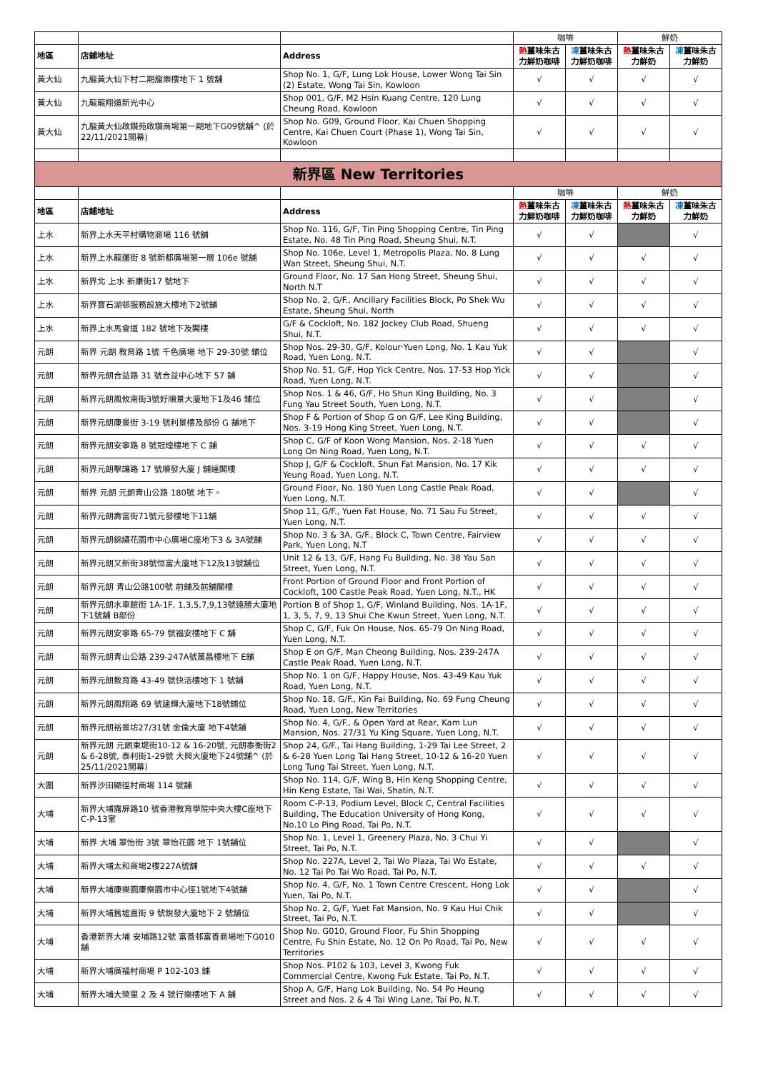| | | | 咖啡 | | 鮮奶 | |
| 地區 | 店鋪地址 | Address | 熱 薑味朱古力鮮奶咖啡 | 凍 薑味朱古力鮮奶咖啡 | 熱 薑味朱古力鮮奶 | 凍 薑味朱古力鮮奶 |
| 黃大仙 | 九龍黃大仙下村二期龍樂樓地下 1 號舖 | Shop No. 1, G/F, Lung Lok House, Lower Wong Tai Sin (2) Estate, Wong Tai Sin, Kowloon | √ | √ | √ | √ |
| 黃大仙 | 九龍龍翔道新光中心 | Shop 001, G/F, M2 Hsin Kuang Centre, 120 Lung Cheung Road, Kowloon | √ | √ | √ | √ |
| 黃大仙 | 九龍黃大仙啟鑽苑啟鑽商場第一期地下G09號舖^ (於22/11/2021開幕) | Shop No. G09, Ground Floor, Kai Chuen Shopping Centre, Kai Chuen Court (Phase 1), Wong Tai Sin, Kowloon | √ | √ | √ | √ |
| 新界區 New Territories | | | | | | |
| | | | 咖啡 | | 鮮奶 | |
| 地區 | 店鋪地址 | Address | 熱 薑味朱古力鮮奶咖啡 | 凍 薑味朱古力鮮奶咖啡 | 熱 薑味朱古力鮮奶 | 凍 薑味朱古力鮮奶 |
| 上水 | 新界上水天平村購物商場 116 號舖 | Shop No. 116, G/F, Tin Ping Shopping Centre, Tin Ping Estate, No. 48 Tin Ping Road, Sheung Shui, N.T. | √ | √ | | √ |
| 上水 | 新界上水龍運街 8 號新都廣場第一層 106e 號舖 | Shop No. 106e, Level 1, Metropolis Plaza, No. 8 Lung Wan Street, Sheung Shui, N.T. | √ | √ | √ | √ |
| 上水 | 新界北 上水 新康街17 號地下 | Ground Floor, No. 17 San Hong Street, Sheung Shui, North N.T | √ | √ | √ | √ |
| 上水 | 新界寶石湖邨服務設施大樓地下2號舖 | Shop No. 2, G/F., Ancillary Facilities Block, Po Shek Wu Estate, Sheung Shui, North | √ | √ | √ | √ |
| 上水 | 新界上水馬會道 182 號地下及閣樓 | G/F & Cockloft, No. 182 Jockey Club Road, Shueng Shui, N.T. | √ | √ | √ | √ |
| 元朗 | 新界 元朗 教育路 1號 千色廣場 地下 29-30號 鋪位 | Shop Nos. 29-30, G/F, Kolour‧Yuen Long, No. 1 Kau Yuk Road, Yuen Long, N.T. | √ | √ | | √ |
| 元朗 | 新界元朗合益路 31 號合益中心地下 57 舖 | Shop No. 51, G/F, Hop Yick Centre, Nos. 17-53 Hop Yick Road, Yuen Long, N.T. | √ | √ | | √ |
| 元朗 | 新界元朗鳳攸南街3號好順景大廈地下1及46 鋪位 | Shop Nos. 1 & 46, G/F, Ho Shun King Building, No. 3 Fung Yau Street South, Yuen Long, N.T. | √ | √ | | √ |
| 元朗 | 新界元朗康景街 3-19 號利景樓及部份 G 舖地下 | Shop F & Portion of Shop G on G/F, Lee King Building, Nos. 3-19 Hong King Street, Yuen Long, N.T. | √ | √ | | √ |
| 元朗 | 新界元朗安寧路 8 號冠煌樓地下 C 舖 | Shop C, G/F of Koon Wong Mansion, Nos. 2-18 Yuen Long On Ning Road, Yuen Long, N.T. | √ | √ | √ | √ |
| 元朗 | 新界元朗擊讓路 17 號順發大廈 J 舖連閣樓 | Shop J, G/F & Cockloft, Shun Fat Mansion, No. 17 Kik Yeung Road, Yuen Long, N.T. | √ | √ | √ | √ |
| 元朗 | 新界 元朗 元朗青山公路 180號 地下。 | Ground Floor, No. 180 Yuen Long Castle Peak Road, Yuen Long, N.T. | √ | √ | | √ |
| 元朗 | 新界元朗壽富街71號元發樓地下11舖 | Shop 11, G/F., Yuen Fat House, No. 71 Sau Fu Street, Yuen Long, N.T. | √ | √ | √ | √ |
| 元朗 | 新界元朗錦繡花園市中心廣場C座地下3 & 3A號舖 | Shop No. 3 & 3A, G/F., Block C, Town Centre, Fairview Park, Yuen Long, N.T | √ | √ | √ | √ |
| 元朗 | 新界元朗又新街38號恒富大廈地下12及13號舖位 | Unit 12 & 13, G/F, Hang Fu Building, No. 38 Yau San Street, Yuen Long, N.T. | √ | √ | √ | √ |
| 元朗 | 新界元朗 青山公路100號 前舖及前舖閣樓 | Front Portion of Ground Floor and Front Portion of Cockloft, 100 Castle Peak Road, Yuen Long, N.T., HK | √ | √ | √ | √ |
| 元朗 | 新界元朗水車館街 1A-1F, 1,3,5,7,9,13號連勝大廈地下1號舖 B部份 | Portion B of Shop 1, G/F, Winland Building, Nos. 1A-1F, 1, 3, 5, 7, 9, 13 Shui Che Kwun Street, Yuen Long, N.T. | √ | √ | √ | √ |
| 元朗 | 新界元朗安寧路 65-79 號福安樓地下 C 舖 | Shop C, G/F, Fuk On House, Nos. 65-79 On Ning Road, Yuen Long, N.T. | √ | √ | √ | √ |
| 元朗 | 新界元朗青山公路 239-247A號萬昌樓地下 E舖 | Shop E on G/F, Man Cheong Building, Nos. 239-247A Castle Peak Road, Yuen Long, N.T. | √ | √ | √ | √ |
| 元朗 | 新界元朗教育路 43-49 號快活樓地下 1 號舖 | Shop No. 1 on G/F, Happy House, Nos. 43-49 Kau Yuk Road, Yuen Long, N.T. | √ | √ | √ | √ |
| 元朗 | 新界元朗鳳翔路 69 號建輝大廈地下18號鋪位 | Shop No. 18, G/F., Kin Fai Building, No. 69 Fung Cheung Road, Yuen Long, New Territories | √ | √ | √ | √ |
| 元朗 | 新界元朗裕景坊27/31號 金倫大廈 地下4號舖 | Shop No. 4, G/F., & Open Yard at Rear, Kam Lun Mansion, Nos. 27/31 Yu King Square, Yuen Long, N.T. | √ | √ | √ | √ |
| 元朗 | 新界元朗 元朗東堤街10-12 & 16-20號, 元朗泰衡街2 & 6-28號, 泰利街1-29號 大興大廈地下24號舖^ (於25/11/2021開幕) | Shop 24, G/F., Tai Hang Building, 1-29 Tai Lee Street, 2 & 6-28 Yuen Long Tai Hang Street, 10-12 & 16-20 Yuen Long Tung Tai Street, Yuen Long, N.T. | √ | √ | √ | √ |
| 大圍 | 新界沙田顯徑村商場 114 號舖 | Shop No. 114, G/F, Wing B, Hin Keng Shopping Centre, Hin Keng Estate, Tai Wai, Shatin, N.T. | √ | √ | √ | √ |
| 大埔 | 新界大埔露屏路10 號香港教育學院中央大樓C座地下C-P-13室 | Room C-P-13, Podium Level, Block C, Central Facilities Building, The Education University of Hong Kong, No.10 Lo Ping Road, Tai Po, N.T. | √ | √ | √ | √ |
| 大埔 | 新界 大埔 翠怡街 3號 翠怡花園 地下 1號舖位 | Shop No. 1, Level 1, Greenery Plaza, No. 3 Chui Yi Street, Tai Po, N.T. | √ | √ | | √ |
| 大埔 | 新界大埔太和商場2樓227A號舖 | Shop No. 227A, Level 2, Tai Wo Plaza, Tai Wo Estate, No. 12 Tai Po Tai Wo Road, Tai Po, N.T. | √ | √ | √ | √ |
| 大埔 | 新界大埔康樂園康樂園市中心徑1號地下4號舖 | Shop No. 4, G/F, No. 1 Town Centre Crescent, Hong Lok Yuen, Tai Po, N.T. | √ | √ | | √ |
| 大埔 | 新界大埔舊墟直街 9 號銳發大廈地下 2 號舖位 | Shop No. 2, G/F, Yuet Fat Mansion, No. 9 Kau Hui Chik Street, Tai Po, N.T. | √ | √ | | √ |
| 大埔 | 香港新界大埔 安埔路12號 富善邨富善商場地下G010舖 | Shop No. G010, Ground Floor, Fu Shin Shopping Centre, Fu Shin Estate, No. 12 On Po Road, Tai Po, New Territories | √ | √ | √ | √ |
| 大埔 | 新界大埔廣福村商場 P 102-103 舖 | Shop Nos. P102 & 103, Level 3, Kwong Fuk Commercial Centre, Kwong Fuk Estate, Tai Po, N.T. | √ | √ | √ | √ |
| 大埔 | 新界大埔大榮里 2 及 4 號行樂樓地下 A 舖 | Shop A, G/F, Hang Lok Building, No. 54 Po Heung Street and Nos. 2 & 4 Tai Wing Lane, Tai Po, N.T. | √ | √ | √ | √ |